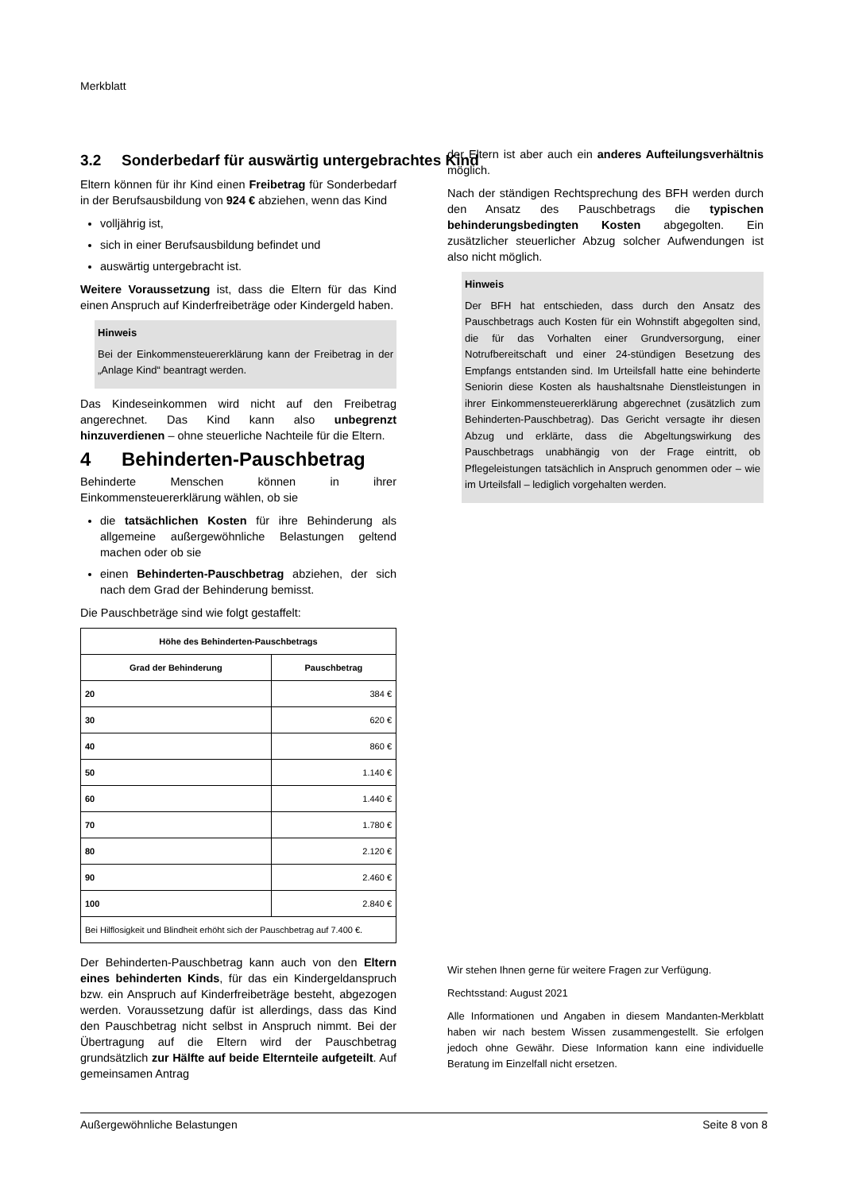Merkblatt
3.2 Sonderbedarf für auswärtig untergebrachtes Kind
Eltern können für ihr Kind einen Freibetrag für Sonderbedarf in der Berufsausbildung von 924 € abziehen, wenn das Kind
volljährig ist,
sich in einer Berufsausbildung befindet und
auswärtig untergebracht ist.
Weitere Voraussetzung ist, dass die Eltern für das Kind einen Anspruch auf Kinderfreibeträge oder Kindergeld haben.
Hinweis
Bei der Einkommensteuererklärung kann der Freibetrag in der „Anlage Kind“ beantragt werden.
Das Kindeseinkommen wird nicht auf den Freibetrag angerechnet. Das Kind kann also unbegrenzt hinzuverdienen – ohne steuerliche Nachteile für die Eltern.
4 Behinderten-Pauschbetrag
Behinderte Menschen können in ihrer Einkommensteuererklärung wählen, ob sie
die tatsächlichen Kosten für ihre Behinderung als allgemeine außergewöhnliche Belastungen geltend machen oder ob sie
einen Behinderten-Pauschbetrag abziehen, der sich nach dem Grad der Behinderung bemisst.
Die Pauschbeträge sind wie folgt gestaffelt:
| Höhe des Behinderten-Pauschbetrags | |
| --- | --- |
| Grad der Behinderung | Pauschbetrag |
| 20 | 384 € |
| 30 | 620 € |
| 40 | 860 € |
| 50 | 1.140 € |
| 60 | 1.440 € |
| 70 | 1.780 € |
| 80 | 2.120 € |
| 90 | 2.460 € |
| 100 | 2.840 € |
| Bei Hilflosigkeit und Blindheit erhöht sich der Pauschbetrag auf 7.400 €. | |
Der Behinderten-Pauschbetrag kann auch von den Eltern eines behinderten Kinds, für das ein Kindergeldanspruch bzw. ein Anspruch auf Kinderfreibeträge besteht, abgezogen werden. Voraussetzung dafür ist allerdings, dass das Kind den Pauschbetrag nicht selbst in Anspruch nimmt. Bei der Übertragung auf die Eltern wird der Pauschbetrag grundsätzlich zur Hälfte auf beide Elternteile aufgeteilt. Auf gemeinsamen Antrag
der Eltern ist aber auch ein anderes Aufteilungsverhältnis möglich.
Nach der ständigen Rechtsprechung des BFH werden durch den Ansatz des Pauschbetrags die typischen behinderungsbedingten Kosten abgegolten. Ein zusätzlicher steuerlicher Abzug solcher Aufwendungen ist also nicht möglich.
Hinweis
Der BFH hat entschieden, dass durch den Ansatz des Pauschbetrags auch Kosten für ein Wohnstift abgegolten sind, die für das Vorhalten einer Grundversorgung, einer Notrufbereitschaft und einer 24-stündigen Besetzung des Empfangs entstanden sind. Im Urteilsfall hatte eine behinderte Seniorin diese Kosten als haushaltsnahe Dienstleistungen in ihrer Einkommensteuererklärung abgerechnet (zusätzlich zum Behinderten-Pauschbetrag). Das Gericht versagte ihr diesen Abzug und erklärte, dass die Abgeltungswirkung des Pauschbetrags unabhängig von der Frage eintritt, ob Pflegeleistungen tatsächlich in Anspruch genommen oder – wie im Urteilsfall – lediglich vorgehalten werden.
Wir stehen Ihnen gerne für weitere Fragen zur Verfügung.
Rechtsstand: August 2021
Alle Informationen und Angaben in diesem Mandanten-Merkblatt haben wir nach bestem Wissen zusammengestellt. Sie erfolgen jedoch ohne Gewähr. Diese Information kann eine individuelle Beratung im Einzelfall nicht ersetzen.
Außergewöhnliche Belastungen Seite 8 von 8